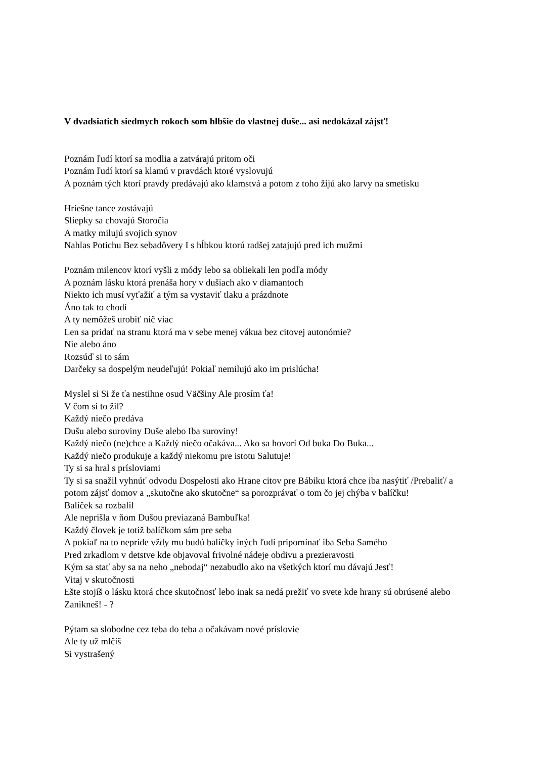V dvadsiatich siedmych rokoch som hlbšie do vlastnej duše... asi nedokázal zájsť!
Poznám ľudí ktorí sa modlia a zatvárajú pritom oči
Poznám ľudí ktorí sa klamú v pravdách ktoré vyslovujú
A poznám tých ktorí pravdy predávajú ako klamstvá a potom z toho žijú ako larvy na smetisku
Hriešne tance zostávajú
Sliepky sa chovajú Storočia
A matky milujú svojich synov
Nahlas Potichu Bez sebadôvery I s hĺbkou ktorú radšej zatajujú pred ich mužmi
Poznám milencov ktorí vyšli z módy lebo sa obliekali len podľa módy
A poznám lásku ktorá prenáša hory v dušiach ako v diamantoch
Niekto ich musí vyťažiť a tým sa vystaviť tlaku a prázdnote
Áno tak to chodí
A ty nemôžeš urobiť nič viac
Len sa pridať na stranu ktorá ma v sebe menej vákua bez citovej autonómie?
Nie alebo áno
Rozsúď si to sám
Darčeky sa dospelým neudeľujú! Pokiaľ nemilujú ako im prislúcha!
Myslel si Si že ťa nestihne osud Väčšiny Ale prosím ťa!
V čom si to žil?
Každý niečo predáva
Dušu alebo suroviny Duše alebo Iba suroviny!
Každý niečo (ne)chce a Každý niečo očakáva... Ako sa hovorí Od buka Do Buka...
Každý niečo produkuje a každý niekomu pre istotu Salutuje!
Ty si sa hral s prísloviami
Ty si sa snažil vyhnúť odvodu Dospelosti ako Hrane citov pre Bábiku ktorá chce iba nasýtiť /Prebaliť/ a potom zájsť domov a „skutočne ako skutočne“ sa porozprávať o tom čo jej chýba v balíčku!
Balíček sa rozbalil
Ale neprišla v ňom Dušou previazaná Bambuľka!
Každý človek je totiž balíčkom sám pre seba
A pokiaľ na to nepríde vždy mu budú balíčky iných ľudí pripomínať iba Seba Samého
Pred zrkadlom v detstve kde objavoval frivolné nádeje obdivu a prezieravosti
Kým sa stať aby sa na neho „nebodaj“ nezabudlo ako na všetkých ktorí mu dávajú Jesť!
Vitaj v skutočnosti
Ešte stojíš o lásku ktorá chce skutočnosť lebo inak sa nedá prežiť vo svete kde hrany sú obrúsené alebo Zanikneš! - ?
Pýtam sa slobodne cez teba do teba a očakávam nové príslovie
Ale ty už mlčíš
Si vystrašený